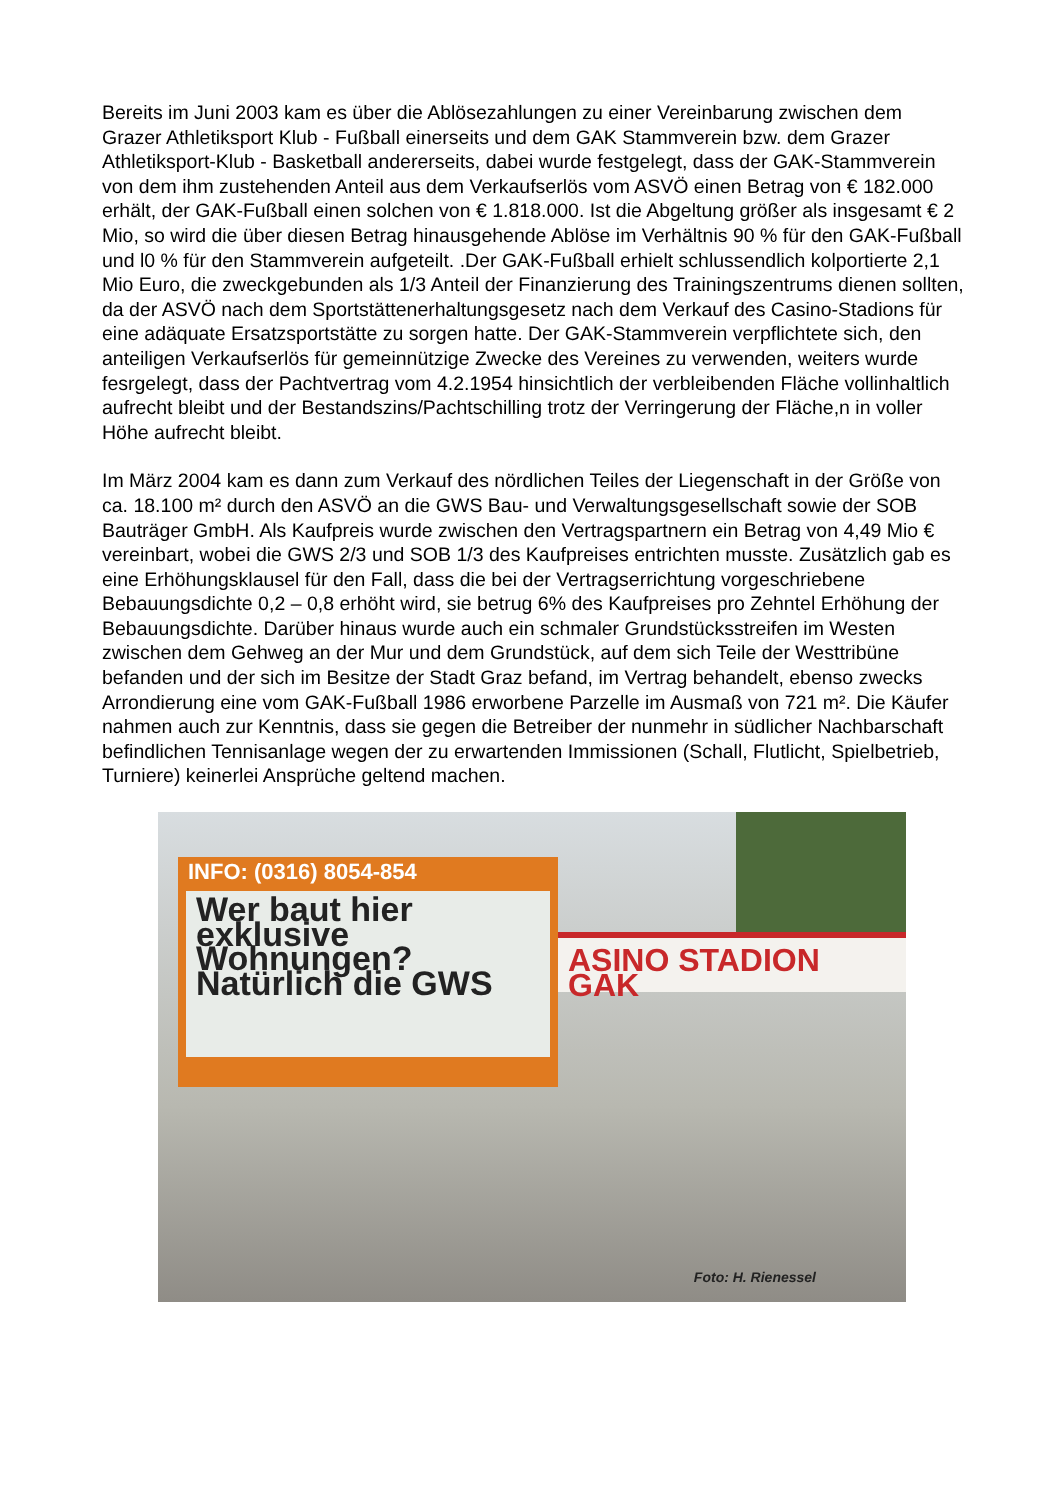Bereits im Juni 2003 kam es über die Ablösezahlungen zu einer Vereinbarung zwischen dem Grazer Athletiksport Klub - Fußball einerseits und dem GAK Stammverein bzw. dem Grazer Athletiksport-Klub - Basketball andererseits, dabei wurde festgelegt, dass der GAK-Stammverein von dem ihm zustehenden Anteil aus dem Verkaufserlös vom ASVÖ einen Betrag von € 182.000 erhält, der GAK-Fußball einen solchen von € 1.818.000. Ist die Abgeltung größer als insgesamt € 2 Mio, so wird die über diesen Betrag hinausgehende Ablöse im Verhältnis 90 % für den GAK-Fußball und l0 % für den Stammverein aufgeteilt. .Der GAK-Fußball erhielt schlussendlich kolportierte 2,1 Mio Euro, die zweckgebunden als 1/3 Anteil der Finanzierung des Trainingszentrums dienen sollten, da der ASVÖ nach dem Sportstättenerhaltungsgesetz nach dem Verkauf des Casino-Stadions für eine adäquate Ersatzsportstätte zu sorgen hatte. Der GAK-Stammverein verpflichtete sich, den anteiligen Verkaufserlös für gemeinnützige Zwecke des Vereines zu verwenden, weiters wurde fesrgelegt, dass der Pachtvertrag vom 4.2.1954 hinsichtlich der verbleibenden Fläche vollinhaltlich aufrecht bleibt und der Bestandszins/Pachtschilling trotz der Verringerung der Fläche,n in voller Höhe aufrecht bleibt.
Im März 2004 kam es dann zum Verkauf des nördlichen Teiles der Liegenschaft in der Größe von ca. 18.100 m² durch den ASVÖ an die GWS Bau- und Verwaltungsgesellschaft sowie der SOB Bauträger GmbH. Als Kaufpreis wurde zwischen den Vertragspartnern ein Betrag von 4,49 Mio € vereinbart, wobei die GWS 2/3 und SOB 1/3 des Kaufpreises entrichten musste. Zusätzlich gab es eine Erhöhungsklausel für den Fall, dass die bei der Vertragserrichtung vorgeschriebene Bebauungsdichte 0,2 – 0,8 erhöht wird, sie betrug 6% des Kaufpreises pro Zehntel Erhöhung der Bebauungsdichte. Darüber hinaus wurde auch ein schmaler Grundstücksstreifen im Westen zwischen dem Gehweg an der Mur und dem Grundstück, auf dem sich Teile der Westtribüne befanden und der sich im Besitze der Stadt Graz befand, im Vertrag behandelt, ebenso zwecks Arrondierung eine vom GAK-Fußball 1986 erworbene Parzelle im Ausmaß von 721 m². Die Käufer nahmen auch zur Kenntnis, dass sie gegen die Betreiber der nunmehr in südlicher Nachbarschaft befindlichen Tennisanlage wegen der zu erwartenden Immissionen (Schall, Flutlicht, Spielbetrieb, Turniere) keinerlei Ansprüche geltend machen.
Wer baut hier exklusive Wohnungen? Natürlich die GWS
INFO: (0316) 8054-854
ASINO STADION GAK
Foto: H. Rienessel